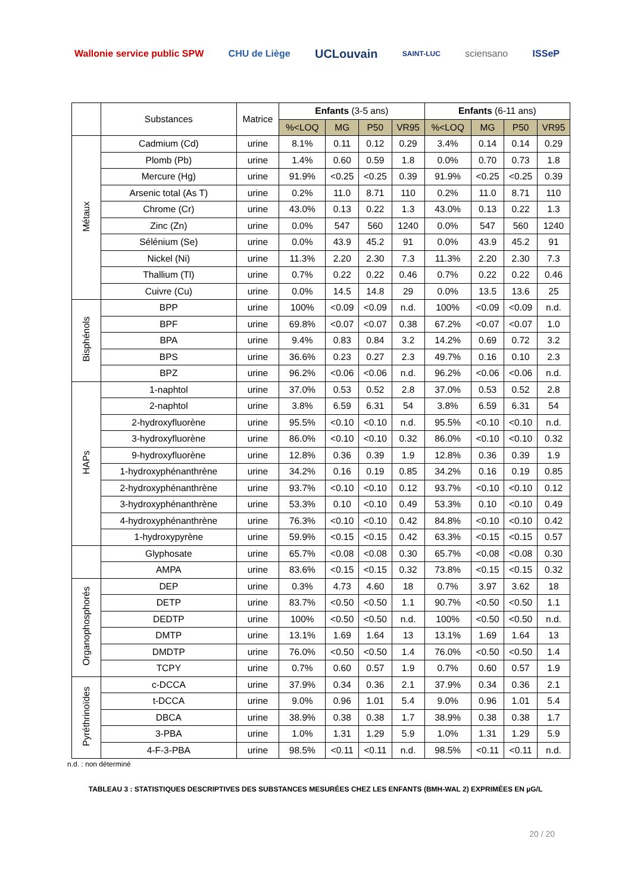Wallonie service public SPW CHU de Liège
UCLouvain
SAINT-LUC
sciensano ISSeP
| | Substances | Matrice | Enfants (3-5 ans) | | | | Enfants (6-11 ans) | | | |
| --- | --- | --- | --- | --- | --- | --- | --- | --- | --- | --- |
| | | | %<LOQ | MG | P50 | VR95 | %<LOQ | MG | P50 | VR95 |
| Métaux | Cadmium (Cd) | urine | 8.1% | 0.11 | 0.12 | 0.29 | 3.4% | 0.14 | 0.14 | 0.29 |
| | Plomb (Pb) | urine | 1.4% | 0.60 | 0.59 | 1.8 | 0.0% | 0.70 | 0.73 | 1.8 |
| | Mercure (Hg) | urine | 91.9% | <0.25 | <0.25 | 0.39 | 91.9% | <0.25 | <0.25 | 0.39 |
| | Arsenic total (As T) | urine | 0.2% | 11.0 | 8.71 | 110 | 0.2% | 11.0 | 8.71 | 110 |
| | Chrome (Cr) | urine | 43.0% | 0.13 | 0.22 | 1.3 | 43.0% | 0.13 | 0.22 | 1.3 |
| | Zinc (Zn) | urine | 0.0% | 547 | 560 | 1240 | 0.0% | 547 | 560 | 1240 |
| | Sélénium (Se) | urine | 0.0% | 43.9 | 45.2 | 91 | 0.0% | 43.9 | 45.2 | 91 |
| | Nickel (Ni) | urine | 11.3% | 2.20 | 2.30 | 7.3 | 11.3% | 2.20 | 2.30 | 7.3 |
| | Thallium (Tl) | urine | 0.7% | 0.22 | 0.22 | 0.46 | 0.7% | 0.22 | 0.22 | 0.46 |
| | Cuivre (Cu) | urine | 0.0% | 14.5 | 14.8 | 29 | 0.0% | 13.5 | 13.6 | 25 |
| Bisphénols | BPP | urine | 100% | <0.09 | <0.09 | n.d. | 100% | <0.09 | <0.09 | n.d. |
| | BPF | urine | 69.8% | <0.07 | <0.07 | 0.38 | 67.2% | <0.07 | <0.07 | 1.0 |
| | BPA | urine | 9.4% | 0.83 | 0.84 | 3.2 | 14.2% | 0.69 | 0.72 | 3.2 |
| | BPS | urine | 36.6% | 0.23 | 0.27 | 2.3 | 49.7% | 0.16 | 0.10 | 2.3 |
| | BPZ | urine | 96.2% | <0.06 | <0.06 | n.d. | 96.2% | <0.06 | <0.06 | n.d. |
| HAPs | 1-naphtol | urine | 37.0% | 0.53 | 0.52 | 2.8 | 37.0% | 0.53 | 0.52 | 2.8 |
| | 2-naphtol | urine | 3.8% | 6.59 | 6.31 | 54 | 3.8% | 6.59 | 6.31 | 54 |
| | 2-hydroxyfluorène | urine | 95.5% | <0.10 | <0.10 | n.d. | 95.5% | <0.10 | <0.10 | n.d. |
| | 3-hydroxyfluorène | urine | 86.0% | <0.10 | <0.10 | 0.32 | 86.0% | <0.10 | <0.10 | 0.32 |
| | 9-hydroxyfluorène | urine | 12.8% | 0.36 | 0.39 | 1.9 | 12.8% | 0.36 | 0.39 | 1.9 |
| | 1-hydroxyphénanthrène | urine | 34.2% | 0.16 | 0.19 | 0.85 | 34.2% | 0.16 | 0.19 | 0.85 |
| | 2-hydroxyphénanthrène | urine | 93.7% | <0.10 | <0.10 | 0.12 | 93.7% | <0.10 | <0.10 | 0.12 |
| | 3-hydroxyphénanthrène | urine | 53.3% | 0.10 | <0.10 | 0.49 | 53.3% | 0.10 | <0.10 | 0.49 |
| | 4-hydroxyphénanthrène | urine | 76.3% | <0.10 | <0.10 | 0.42 | 84.8% | <0.10 | <0.10 | 0.42 |
| | 1-hydroxypyrène | urine | 59.9% | <0.15 | <0.15 | 0.42 | 63.3% | <0.15 | <0.15 | 0.57 |
| | Glyphosate | urine | 65.7% | <0.08 | <0.08 | 0.30 | 65.7% | <0.08 | <0.08 | 0.30 |
| | AMPA | urine | 83.6% | <0.15 | <0.15 | 0.32 | 73.8% | <0.15 | <0.15 | 0.32 |
| Organophosphorés | DEP | urine | 0.3% | 4.73 | 4.60 | 18 | 0.7% | 3.97 | 3.62 | 18 |
| | DETP | urine | 83.7% | <0.50 | <0.50 | 1.1 | 90.7% | <0.50 | <0.50 | 1.1 |
| | DEDTP | urine | 100% | <0.50 | <0.50 | n.d. | 100% | <0.50 | <0.50 | n.d. |
| | DMTP | urine | 13.1% | 1.69 | 1.64 | 13 | 13.1% | 1.69 | 1.64 | 13 |
| | DMDTP | urine | 76.0% | <0.50 | <0.50 | 1.4 | 76.0% | <0.50 | <0.50 | 1.4 |
| | TCPY | urine | 0.7% | 0.60 | 0.57 | 1.9 | 0.7% | 0.60 | 0.57 | 1.9 |
| Pyréthrinoïdes | c-DCCA | urine | 37.9% | 0.34 | 0.36 | 2.1 | 37.9% | 0.34 | 0.36 | 2.1 |
| | t-DCCA | urine | 9.0% | 0.96 | 1.01 | 5.4 | 9.0% | 0.96 | 1.01 | 5.4 |
| | DBCA | urine | 38.9% | 0.38 | 0.38 | 1.7 | 38.9% | 0.38 | 0.38 | 1.7 |
| | 3-PBA | urine | 1.0% | 1.31 | 1.29 | 5.9 | 1.0% | 1.31 | 1.29 | 5.9 |
| | 4-F-3-PBA | urine | 98.5% | <0.11 | <0.11 | n.d. | 98.5% | <0.11 | <0.11 | n.d. |
n.d. : non déterminé
TABLEAU 3 : STATISTIQUES DESCRIPTIVES DES SUBSTANCES MESURÉES CHEZ LES ENFANTS (BMH-WAL 2) EXPRIMÉES EN µG/L
20 / 20